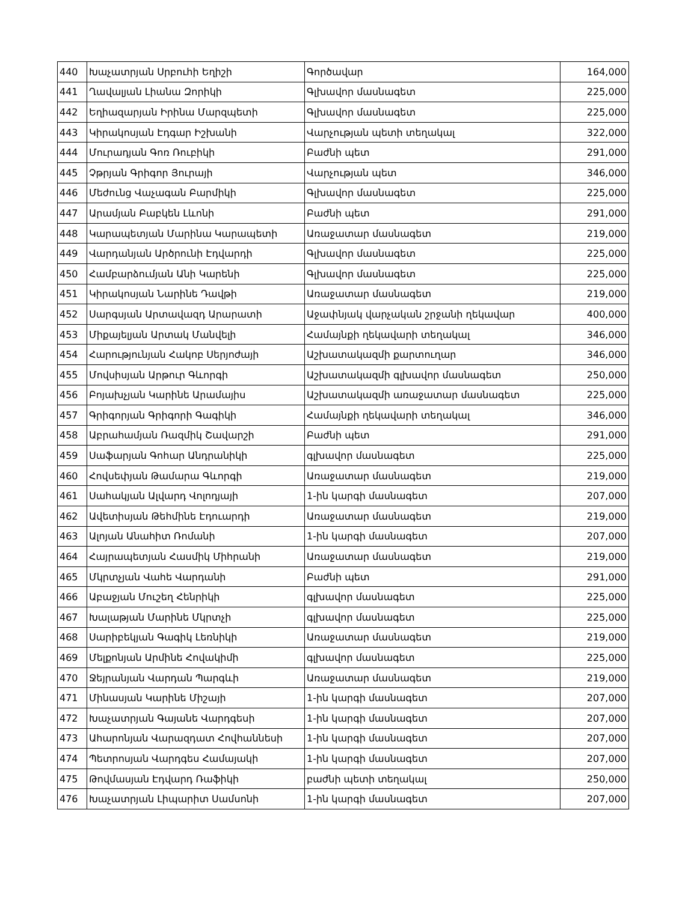| 440 | Խաչատրյան Սրբուհի Եղիշի | Գործավար | 164,000 |
| 441 | Ղավալյան Լիանա Զորիկի | Գլխավոր մասնագետ | 225,000 |
| 442 | Եղիազարյան Իրինա Մարզպետի | Գլխավոր մասնագետ | 225,000 |
| 443 | Կիրակոսյան Էդգար Իշխանի | Վարչության պետի տեղակալ | 322,000 |
| 444 | Մուրադյան Գոռ Ռուբիկի | Բաժնի պետ | 291,000 |
| 445 | Չթրյան Գրիգոր Յուրայի | Վարչության պետ | 346,000 |
| 446 | Մեժունց Վաչագան Բարմիկի | Գլխավոր մասնագետ | 225,000 |
| 447 | Արամյան Բաբկեն Լևոնի | Բաժնի պետ | 291,000 |
| 448 | Կարապետյան Մարինա Կարապետի | Առաջատար մասնագետ | 219,000 |
| 449 | Վարդանյան Արծրունի Էդվարդի | Գլխավոր մասնագետ | 225,000 |
| 450 | Համբարձումյան Անի Կարենի | Գլխավոր մասնագետ | 225,000 |
| 451 | Կիրակոսյան Նարինե Դավթի | Առաջատար մասնագետ | 219,000 |
| 452 | Սարգսյան Արտավազդ Արարատի | Աջափնյակ վարչական շրջանի ղեկավար | 400,000 |
| 453 | Միքայելյան Արտակ Մանվելի | Համայնքի ղեկավարի տեղակալ | 346,000 |
| 454 | Հարությունյան Հակոբ Սերյոժայի | Աշխատակազմի քարտուղար | 346,000 |
| 455 | Մովսիսյան Արթուր Գևորգի | Աշխատակազմի գլխավոր մասնագետ | 250,000 |
| 456 | Բոյախչյան Կարինե Արամայիս | Աշխատակազմի առաջատար մասնագետ | 225,000 |
| 457 | Գրիգորյան Գրիգորի Գագիկի | Համայնքի ղեկավարի տեղակալ | 346,000 |
| 458 | Աբրահամյան Ռազմիկ Շավարշի | Բաժնի պետ | 291,000 |
| 459 | Սաֆարյան Գոհար Անդրանիկի | գլխավոր մասնագետ | 225,000 |
| 460 | Հովսեփյան Թամարա Գևորգի | Առաջատար մասնագետ | 219,000 |
| 461 | Սահակյան Ալվարդ Վոլոդյայի | 1-ին կարգի մասնագետ | 207,000 |
| 462 | Ավետիսյան Թեհմինե Էդուարդի | Առաջատար մասնագետ | 219,000 |
| 463 | Ալոյան Անահիտ Ռոմանի | 1-ին կարգի մասնագետ | 207,000 |
| 464 | Հայրապետյան Հասմիկ Միհրանի | Առաջատար մասնագետ | 219,000 |
| 465 | Մկրտչյան Վահե Վարդանի | Բաժնի պետ | 291,000 |
| 466 | Աբաջյան Մուշեղ Հենրիկի | գլխավոր մասնագետ | 225,000 |
| 467 | Խալաթյան Մարինե Մկրտչի | գլխավոր մասնագետ | 225,000 |
| 468 | Սարիբեկյան Գագիկ Լեռնիկի | Առաջատար մասնագետ | 219,000 |
| 469 | Մելքոնյան Արմինե Հովակիմի | գլխավոր մասնագետ | 225,000 |
| 470 | Ջեյրանյան Վարդան Պարգևի | Առաջատար մասնագետ | 219,000 |
| 471 | Մինասյան Կարինե Միշայի | 1-ին կարգի մասնագետ | 207,000 |
| 472 | Խաչատրյան Գայանե Վարդգեսի | 1-ին կարգի մասնագետ | 207,000 |
| 473 | Ահարոնյան Վարազդատ Հովհաննեսի | 1-ին կարգի մասնագետ | 207,000 |
| 474 | Պետրոսյան Վարդգես Համայակի | 1-ին կարգի մասնագետ | 207,000 |
| 475 | Թովմասյան Էդվարդ Ռաֆիկի | բաժնի պետի տեղակալ | 250,000 |
| 476 | Խաչատրյան Լիպարիտ Սամսոնի | 1-ին կարգի մասնագետ | 207,000 |